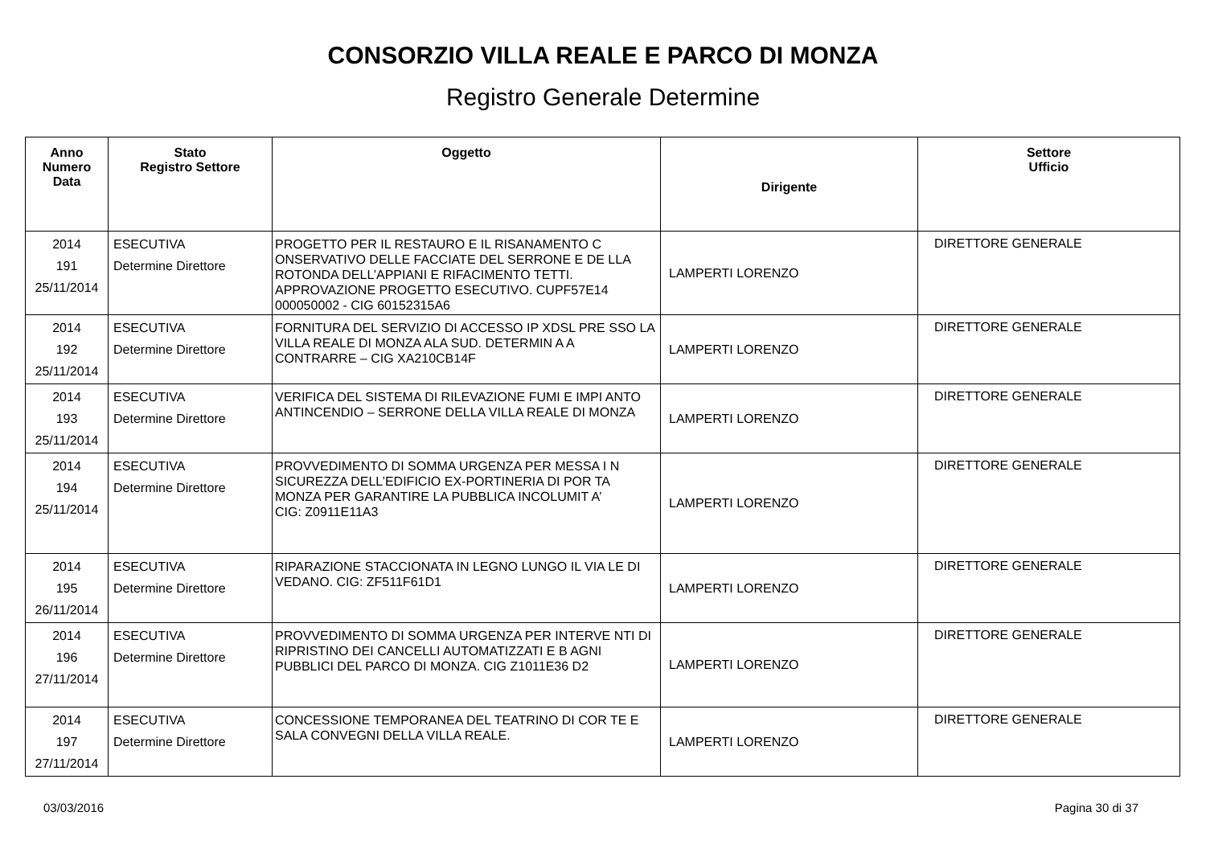CONSORZIO VILLA REALE E PARCO DI MONZA
Registro Generale Determine
| Anno Numero Data | Stato Registro Settore | Oggetto | Dirigente | Settore Ufficio |
| --- | --- | --- | --- | --- |
| 2014 191 25/11/2014 | ESECUTIVA Determine Direttore | PROGETTO PER IL RESTAURO E IL RISANAMENTO C ONSERVATIVO DELLE FACCIATE DEL SERRONE E DE LLA ROTONDA DELL’APPIANI E RIFACIMENTO TETTI. APPROVAZIONE PROGETTO ESECUTIVO. CUPF57E14 000050002 - CIG 60152315A6 | LAMPERTI LORENZO | DIRETTORE GENERALE |
| 2014 192 25/11/2014 | ESECUTIVA Determine Direttore | FORNITURA DEL SERVIZIO DI ACCESSO IP XDSL PRE SSO LA VILLA REALE DI MONZA ALA SUD. DETERMIN A A CONTRARRE – CIG XA210CB14F | LAMPERTI LORENZO | DIRETTORE GENERALE |
| 2014 193 25/11/2014 | ESECUTIVA Determine Direttore | VERIFICA DEL SISTEMA DI RILEVAZIONE FUMI E IMPI ANTO ANTINCENDIO – SERRONE DELLA VILLA REALE DI MONZA | LAMPERTI LORENZO | DIRETTORE GENERALE |
| 2014 194 25/11/2014 | ESECUTIVA Determine Direttore | PROVVEDIMENTO DI SOMMA URGENZA PER MESSA I N SICUREZZA DELL’EDIFICIO EX-PORTINERIA DI POR TA MONZA PER GARANTIRE LA PUBBLICA INCOLUMIT A’ CIG: Z0911E11A3 | LAMPERTI LORENZO | DIRETTORE GENERALE |
| 2014 195 26/11/2014 | ESECUTIVA Determine Direttore | RIPARAZIONE STACCIONATA IN LEGNO LUNGO IL VIA LE DI VEDANO. CIG: ZF511F61D1 | LAMPERTI LORENZO | DIRETTORE GENERALE |
| 2014 196 27/11/2014 | ESECUTIVA Determine Direttore | PROVVEDIMENTO DI SOMMA URGENZA PER INTERVE NTI DI RIPRISTINO DEI CANCELLI AUTOMATIZZATI E B AGNI PUBBLICI DEL PARCO DI MONZA. CIG Z1011E36 D2 | LAMPERTI LORENZO | DIRETTORE GENERALE |
| 2014 197 27/11/2014 | ESECUTIVA Determine Direttore | CONCESSIONE TEMPORANEA DEL TEATRINO DI COR TE E SALA CONVEGNI DELLA VILLA REALE. | LAMPERTI LORENZO | DIRETTORE GENERALE |
03/03/2016 Pagina 30 di 37